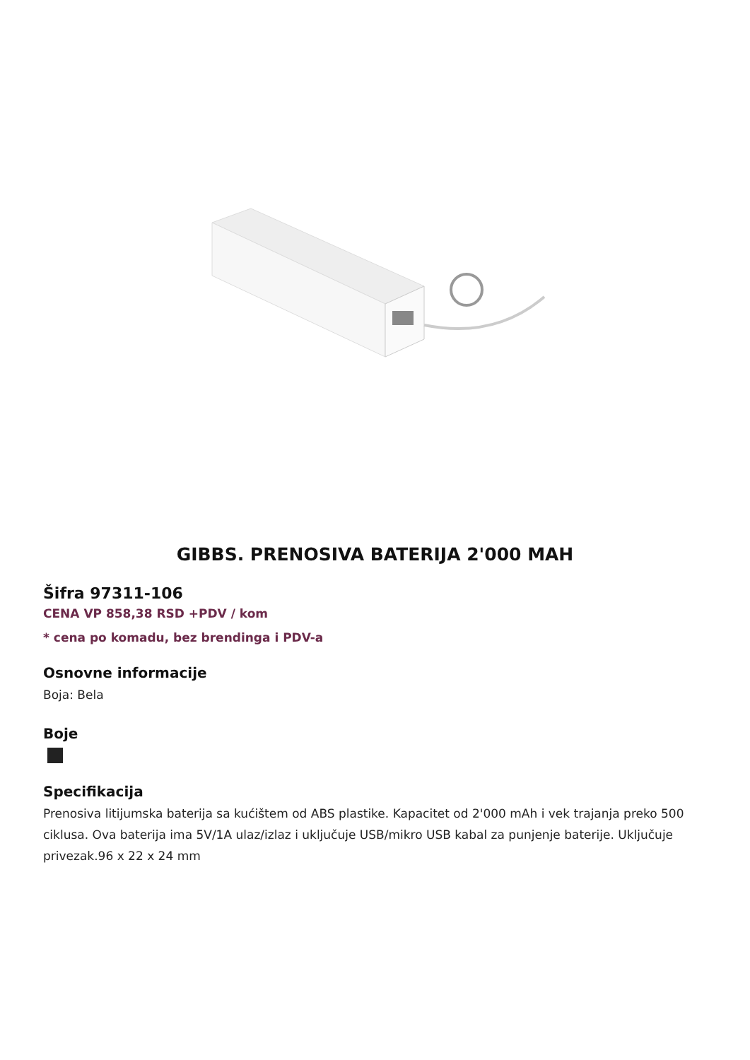GIBBS. PRENOSIVA BATERIJA 2'000 MAH
Šifra 97311-106
CENA VP 858,38 RSD +PDV / kom
* cena po komadu, bez brendinga i PDV-a
Osnovne informacije
Boja: Bela
Boje
Specifikacija
Prenosiva litijumska baterija sa kućištem od ABS plastike. Kapacitet od 2'000 mAh i vek trajanja preko 500 ciklusa. Ova baterija ima 5V/1A ulaz/izlaz i uključuje USB/mikro USB kabal za punjenje baterije. Uključuje privezak.96 x 22 x 24 mm